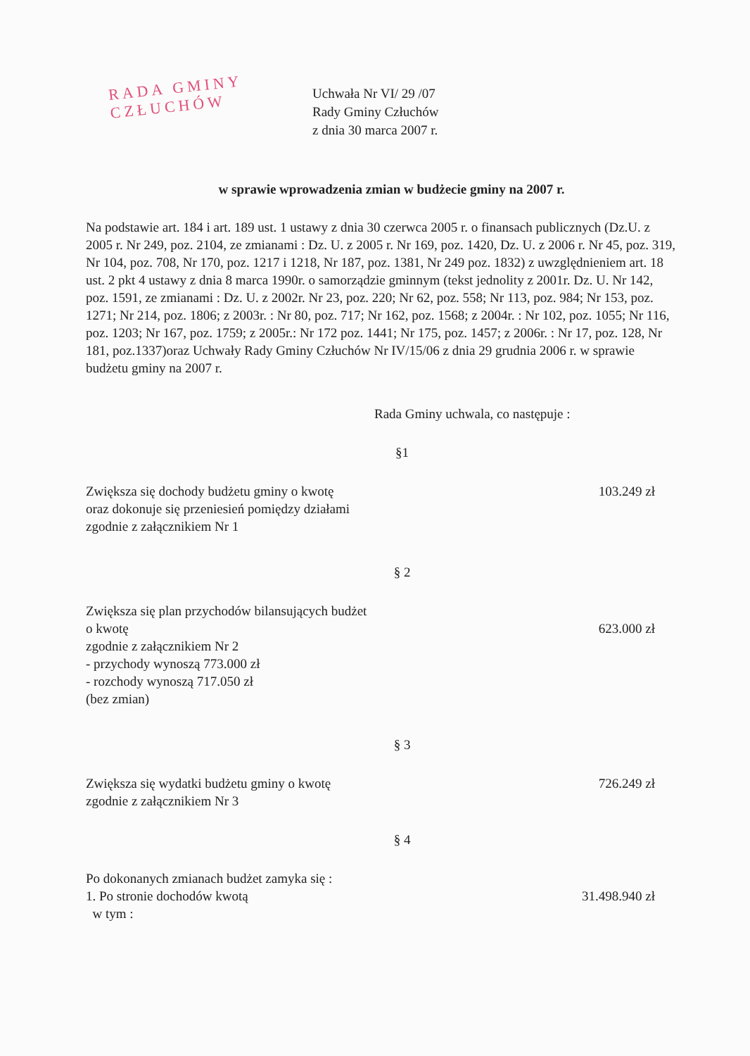RADA GMINY
CZŁUCHÓW
Uchwała Nr VI/ 29 /07
Rady Gminy Człuchów
z dnia 30 marca 2007 r.
w sprawie wprowadzenia zmian w budżecie gminy na 2007 r.
Na podstawie art. 184 i art. 189 ust. 1 ustawy z dnia 30 czerwca 2005 r. o finansach publicznych (Dz.U. z 2005 r. Nr 249, poz. 2104, ze zmianami : Dz. U. z 2005 r. Nr 169, poz. 1420, Dz. U. z 2006 r. Nr 45, poz. 319, Nr 104, poz. 708, Nr 170, poz. 1217 i 1218, Nr 187, poz. 1381, Nr 249 poz. 1832) z uwzględnieniem art. 18 ust. 2 pkt 4 ustawy z dnia 8 marca 1990r. o samorządzie gminnym (tekst jednolity z 2001r. Dz. U. Nr 142, poz. 1591, ze zmianami : Dz. U. z 2002r. Nr 23, poz. 220; Nr 62, poz. 558; Nr 113, poz. 984; Nr 153, poz. 1271; Nr 214, poz. 1806; z 2003r. : Nr 80, poz. 717; Nr 162, poz. 1568; z 2004r. : Nr 102, poz. 1055; Nr 116, poz. 1203; Nr 167, poz. 1759; z 2005r.: Nr 172 poz. 1441; Nr 175, poz. 1457; z 2006r. : Nr 17, poz. 128, Nr 181, poz.1337)oraz Uchwały Rady Gminy Człuchów Nr IV/15/06 z dnia 29 grudnia 2006 r. w sprawie budżetu gminy na 2007 r.
Rada Gminy uchwala, co następuje :
§1
Zwiększa się dochody budżetu gminy o kwotę
oraz dokonuje się przeniesień pomiędzy działami
zgodnie z załącznikiem Nr 1
103.249 zł
§ 2
Zwiększa się plan przychodów bilansujących budżet
o kwotę
zgodnie z załącznikiem Nr 2
- przychody wynoszą 773.000 zł
- rozchody wynoszą 717.050 zł
(bez zmian)
623.000 zł
§ 3
Zwiększa się wydatki budżetu gminy o kwotę
zgodnie z załącznikiem Nr 3
726.249 zł
§ 4
Po dokonanych zmianach budżet zamyka się :
1. Po stronie dochodów kwotą
w tym :
31.498.940 zł